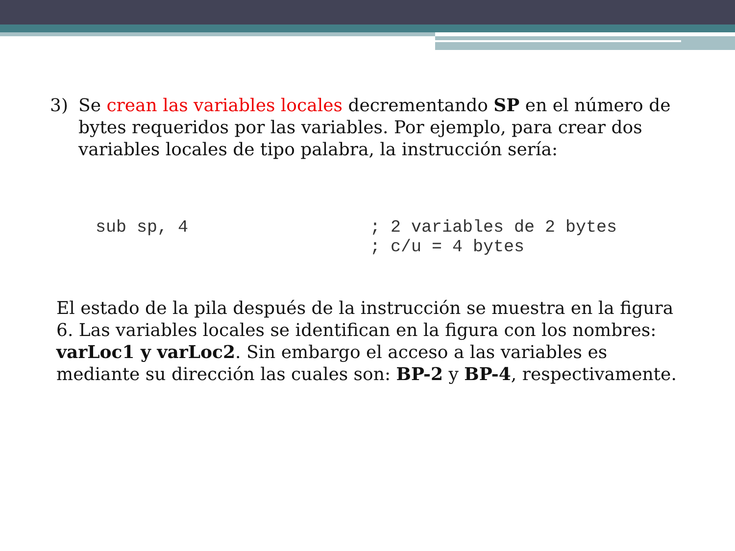3) Se crean las variables locales decrementando SP en el número de bytes requeridos por las variables. Por ejemplo, para crear dos variables locales de tipo palabra, la instrucción sería:
sub sp, 4 ; 2 variables de 2 bytes
; c/u = 4 bytes
El estado de la pila después de la instrucción se muestra en la figura 6. Las variables locales se identifican en la figura con los nombres: varLoc1 y varLoc2. Sin embargo el acceso a las variables es mediante su dirección las cuales son: BP-2 y BP-4, respectivamente.